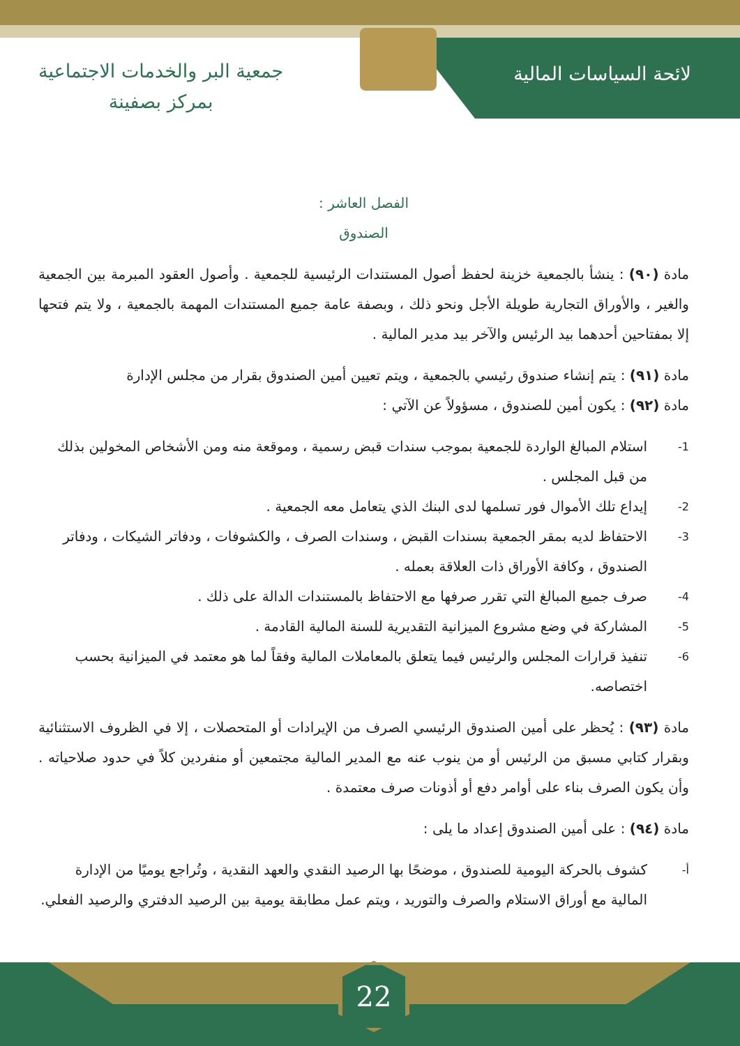لائحة السياسات المالية
جمعية البر والخدمات الاجتماعية
بمركز بصفينة
الفصل العاشر :
الصندوق
مادة (٩٠) : ينشأ بالجمعية خزينة لحفظ أصول المستندات الرئيسية للجمعية . وأصول العقود المبرمة بين الجمعية والغير ، والأوراق التجارية طويلة الأجل ونحو ذلك ، وبصفة عامة جميع المستندات المهمة بالجمعية ، ولا يتم فتحها إلا بمفتاحين أحدهما بيد الرئيس والآخر بيد مدير المالية .
مادة (٩١) : يتم إنشاء صندوق رئيسي بالجمعية ، ويتم تعيين أمين الصندوق بقرار من مجلس الإدارة
مادة (٩٢) : يكون أمين للصندوق ، مسؤولاً عن الآتي :
1- استلام المبالغ الواردة للجمعية بموجب سندات قبض رسمية ، وموقعة منه ومن الأشخاص المخولين بذلك من قبل المجلس .
2- إيداع تلك الأموال فور تسلمها لدى البنك الذي يتعامل معه الجمعية .
3- الاحتفاظ لديه بمقر الجمعية بسندات القبض ، وسندات الصرف ، والكشوفات ، ودفاتر الشيكات ، ودفاتر الصندوق ، وكافة الأوراق ذات العلاقة بعمله .
4- صرف جميع المبالغ التي تقرر صرفها مع الاحتفاظ بالمستندات الدالة على ذلك .
5- المشاركة في وضع مشروع الميزانية التقديرية للسنة المالية القادمة .
6- تنفيذ قرارات المجلس والرئيس فيما يتعلق بالمعاملات المالية وفقاً لما هو معتمد في الميزانية بحسب اختصاصه.
مادة (٩٣) : يُحظر على أمين الصندوق الرئيسي الصرف من الإيرادات أو المتحصلات ، إلا في الظروف الاستثنائية وبقرار كتابي مسبق من الرئيس أو من ينوب عنه مع المدير المالية مجتمعين أو منفردين كلاً في حدود صلاحياته . وأن يكون الصرف بناء على أوامر دفع أو أذونات صرف معتمدة .
مادة (٩٤) : على أمين الصندوق إعداد ما يلى :
أ- كشوف بالحركة اليومية للصندوق ، موضحًا بها الرصيد النقدي والعهد النقدية ، وتُراجع يوميًا من الإدارة المالية مع أوراق الاستلام والصرف والتوريد ، ويتم عمل مطابقة يومية بين الرصيد الدفتري والرصيد الفعلي.
22